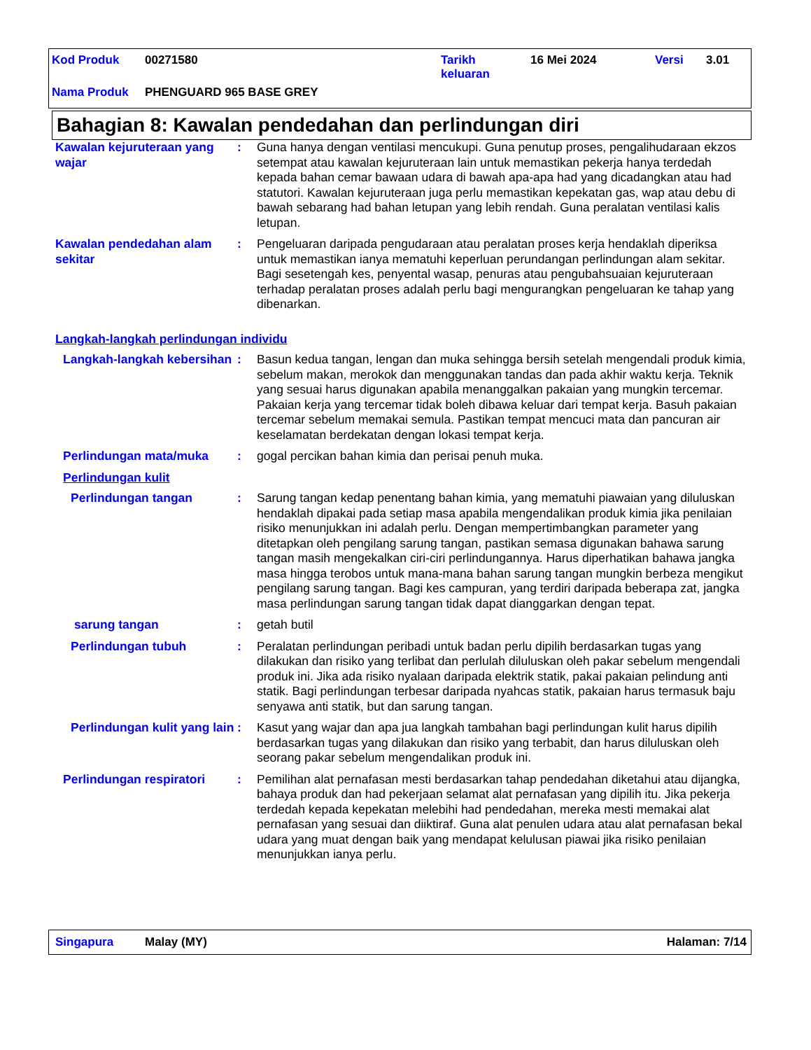| Kod Produk | 00271580 | Tarikh keluaran | 16 Mei 2024 | Versi | 3.01 |
| Nama Produk | PHENGUARD 965 BASE GREY | | | | |
Bahagian 8: Kawalan pendedahan dan perlindungan diri
Kawalan kejuruteraan yang wajar
: Guna hanya dengan ventilasi mencukupi. Guna penutup proses, pengalihudaraan ekzos setempat atau kawalan kejuruteraan lain untuk memastikan pekerja hanya terdedah kepada bahan cemar bawaan udara di bawah apa-apa had yang dicadangkan atau had statutori. Kawalan kejuruteraan juga perlu memastikan kepekatan gas, wap atau debu di bawah sebarang had bahan letupan yang lebih rendah. Guna peralatan ventilasi kalis letupan.
Kawalan pendedahan alam sekitar
: Pengeluaran daripada pengudaraan atau peralatan proses kerja hendaklah diperiksa untuk memastikan ianya mematuhi keperluan perundangan perlindungan alam sekitar. Bagi sesetengah kes, penyental wasap, penuras atau pengubahsuaian kejuruteraan terhadap peralatan proses adalah perlu bagi mengurangkan pengeluaran ke tahap yang dibenarkan.
Langkah-langkah perlindungan individu
Langkah-langkah kebersihan
: Basun kedua tangan, lengan dan muka sehingga bersih setelah mengendali produk kimia, sebelum makan, merokok dan menggunakan tandas dan pada akhir waktu kerja. Teknik yang sesuai harus digunakan apabila menanggalkan pakaian yang mungkin tercemar. Pakaian kerja yang tercemar tidak boleh dibawa keluar dari tempat kerja. Basuh pakaian tercemar sebelum memakai semula. Pastikan tempat mencuci mata dan pancuran air keselamatan berdekatan dengan lokasi tempat kerja.
Perlindungan mata/muka : gogal percikan bahan kimia dan perisai penuh muka.
Perlindungan kulit
Perlindungan tangan : Sarung tangan kedap penentang bahan kimia, yang mematuhi piawaian yang diluluskan hendaklah dipakai pada setiap masa apabila mengendalikan produk kimia jika penilaian risiko menunjukkan ini adalah perlu. Dengan mempertimbangkan parameter yang ditetapkan oleh pengilang sarung tangan, pastikan semasa digunakan bahawa sarung tangan masih mengekalkan ciri-ciri perlindungannya. Harus diperhatikan bahawa jangka masa hingga terobos untuk mana-mana bahan sarung tangan mungkin berbeza mengikut pengilang sarung tangan. Bagi kes campuran, yang terdiri daripada beberapa zat, jangka masa perlindungan sarung tangan tidak dapat dianggarkan dengan tepat.
sarung tangan : getah butil
Perlindungan tubuh : Peralatan perlindungan peribadi untuk badan perlu dipilih berdasarkan tugas yang dilakukan dan risiko yang terlibat dan perlulah diluluskan oleh pakar sebelum mengendali produk ini. Jika ada risiko nyalaan daripada elektrik statik, pakai pakaian pelindung anti statik. Bagi perlindungan terbesar daripada nyahcas statik, pakaian harus termasuk baju senyawa anti statik, but dan sarung tangan.
Perlindungan kulit yang lain
: Kasut yang wajar dan apa jua langkah tambahan bagi perlindungan kulit harus dipilih berdasarkan tugas yang dilakukan dan risiko yang terbabit, dan harus diluluskan oleh seorang pakar sebelum mengendalikan produk ini.
Perlindungan respiratori : Pemilihan alat pernafasan mesti berdasarkan tahap pendedahan diketahui atau dijangka, bahaya produk dan had pekerjaan selamat alat pernafasan yang dipilih itu. Jika pekerja terdedah kepada kepekatan melebihi had pendedahan, mereka mesti memakai alat pernafasan yang sesuai dan diiktiraf. Guna alat penulen udara atau alat pernafasan bekal udara yang muat dengan baik yang mendapat kelulusan piawai jika risiko penilaian menunjukkan ianya perlu.
Singapura Malay (MY) Halaman: 7/14